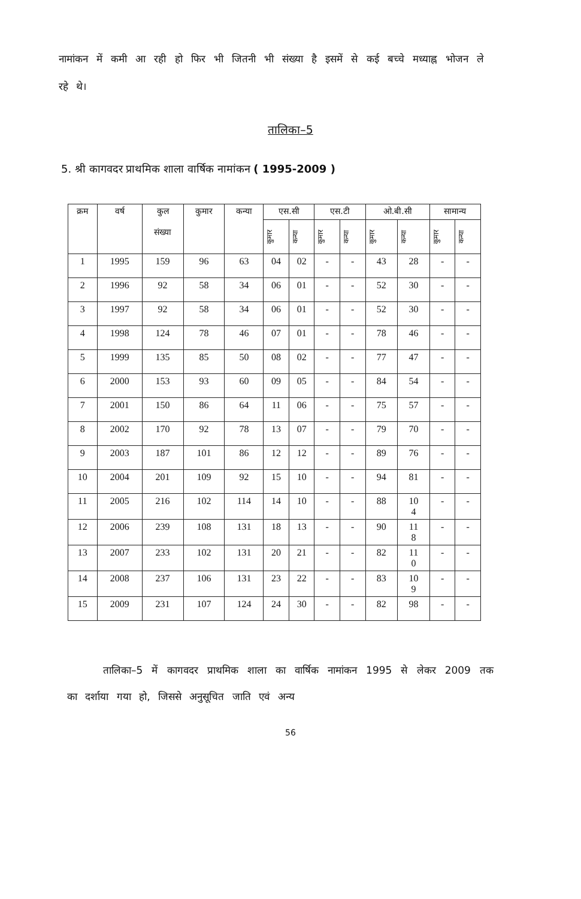नामांकन में कमी आ रही हो फिर भी जितनी भी संख्या है इसमें से कई बच्चे मध्याह्न भोजन ले रहे थे।
तालिका–5
5. श्री कागवदर प्राथमिक शाला वार्षिक नामांकन ( 1995-2009 )
| क्रम | वर्ष | कुल संख्या | कुमार | कन्या | एस.सी | | एस.टी | | ओ.बी.सी | | सामान्य | |
| --- | --- | --- | --- | --- | --- | --- | --- | --- | --- | --- | --- | --- |
| | | | | | कुमार | कन्या | कुमार | कन्या | कुमार | कन्या | कुमार | कन्या |
| 1 | 1995 | 159 | 96 | 63 | 04 | 02 | - | - | 43 | 28 | - | - |
| 2 | 1996 | 92 | 58 | 34 | 06 | 01 | - | - | 52 | 30 | - | - |
| 3 | 1997 | 92 | 58 | 34 | 06 | 01 | - | - | 52 | 30 | - | - |
| 4 | 1998 | 124 | 78 | 46 | 07 | 01 | - | - | 78 | 46 | - | - |
| 5 | 1999 | 135 | 85 | 50 | 08 | 02 | - | - | 77 | 47 | - | - |
| 6 | 2000 | 153 | 93 | 60 | 09 | 05 | - | - | 84 | 54 | - | - |
| 7 | 2001 | 150 | 86 | 64 | 11 | 06 | - | - | 75 | 57 | - | - |
| 8 | 2002 | 170 | 92 | 78 | 13 | 07 | - | - | 79 | 70 | - | - |
| 9 | 2003 | 187 | 101 | 86 | 12 | 12 | - | - | 89 | 76 | - | - |
| 10 | 2004 | 201 | 109 | 92 | 15 | 10 | - | - | 94 | 81 | - | - |
| 11 | 2005 | 216 | 102 | 114 | 14 | 10 | - | - | 88 | 10 4 | - | - |
| 12 | 2006 | 239 | 108 | 131 | 18 | 13 | - | - | 90 | 11 8 | - | - |
| 13 | 2007 | 233 | 102 | 131 | 20 | 21 | - | - | 82 | 11 0 | - | - |
| 14 | 2008 | 237 | 106 | 131 | 23 | 22 | - | - | 83 | 10 9 | - | - |
| 15 | 2009 | 231 | 107 | 124 | 24 | 30 | - | - | 82 | 98 | - | - |
तालिका–5 में कागवदर प्राथमिक शाला का वार्षिक नामांकन 1995 से लेकर 2009 तक का दर्शाया गया हो, जिससे अनुसूचित जाति एवं अन्य
56